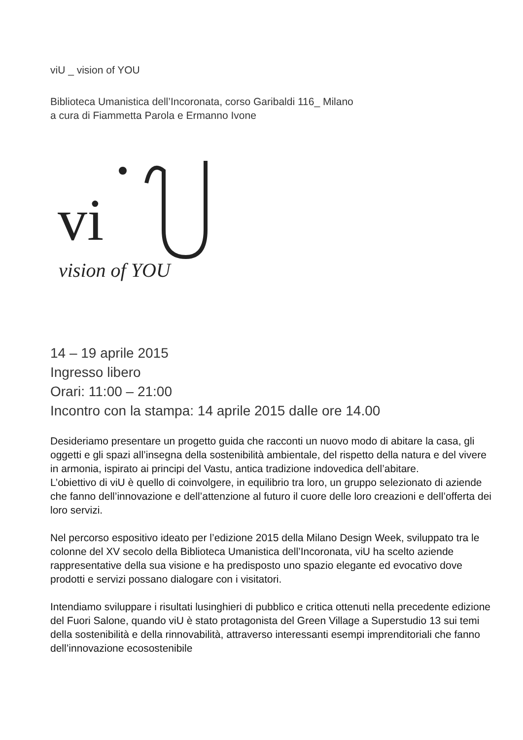viU _ vision of YOU
Biblioteca Umanistica dell’Incoronata, corso Garibaldi 116_ Milano
a cura di Fiammetta Parola e Ermanno Ivone
vi
vision of YOU
14 – 19 aprile 2015
Ingresso libero
Orari: 11:00 – 21:00
Incontro con la stampa: 14 aprile 2015 dalle ore 14.00
Desideriamo presentare un progetto guida che racconti un nuovo modo di abitare la casa, gli oggetti e gli spazi all’insegna della sostenibilità ambientale, del rispetto della natura e del vivere in armonia, ispirato ai principi del Vastu, antica tradizione indovedica dell’abitare.
L’obiettivo di viU è quello di coinvolgere, in equilibrio tra loro, un gruppo selezionato di aziende che fanno dell’innovazione e dell’attenzione al futuro il cuore delle loro creazioni e dell’offerta dei loro servizi.
Nel percorso espositivo ideato per l’edizione 2015 della Milano Design Week, sviluppato tra le colonne del XV secolo della Biblioteca Umanistica dell’Incoronata, viU ha scelto aziende rappresentative della sua visione e ha predisposto uno spazio elegante ed evocativo dove prodotti e servizi possano dialogare con i visitatori.
Intendiamo sviluppare i risultati lusinghieri di pubblico e critica ottenuti nella precedente edizione del Fuori Salone, quando viU è stato protagonista del Green Village a Superstudio 13 sui temi della sostenibilità e della rinnovabilità, attraverso interessanti esempi imprenditoriali che fanno dell’innovazione ecosostenibile